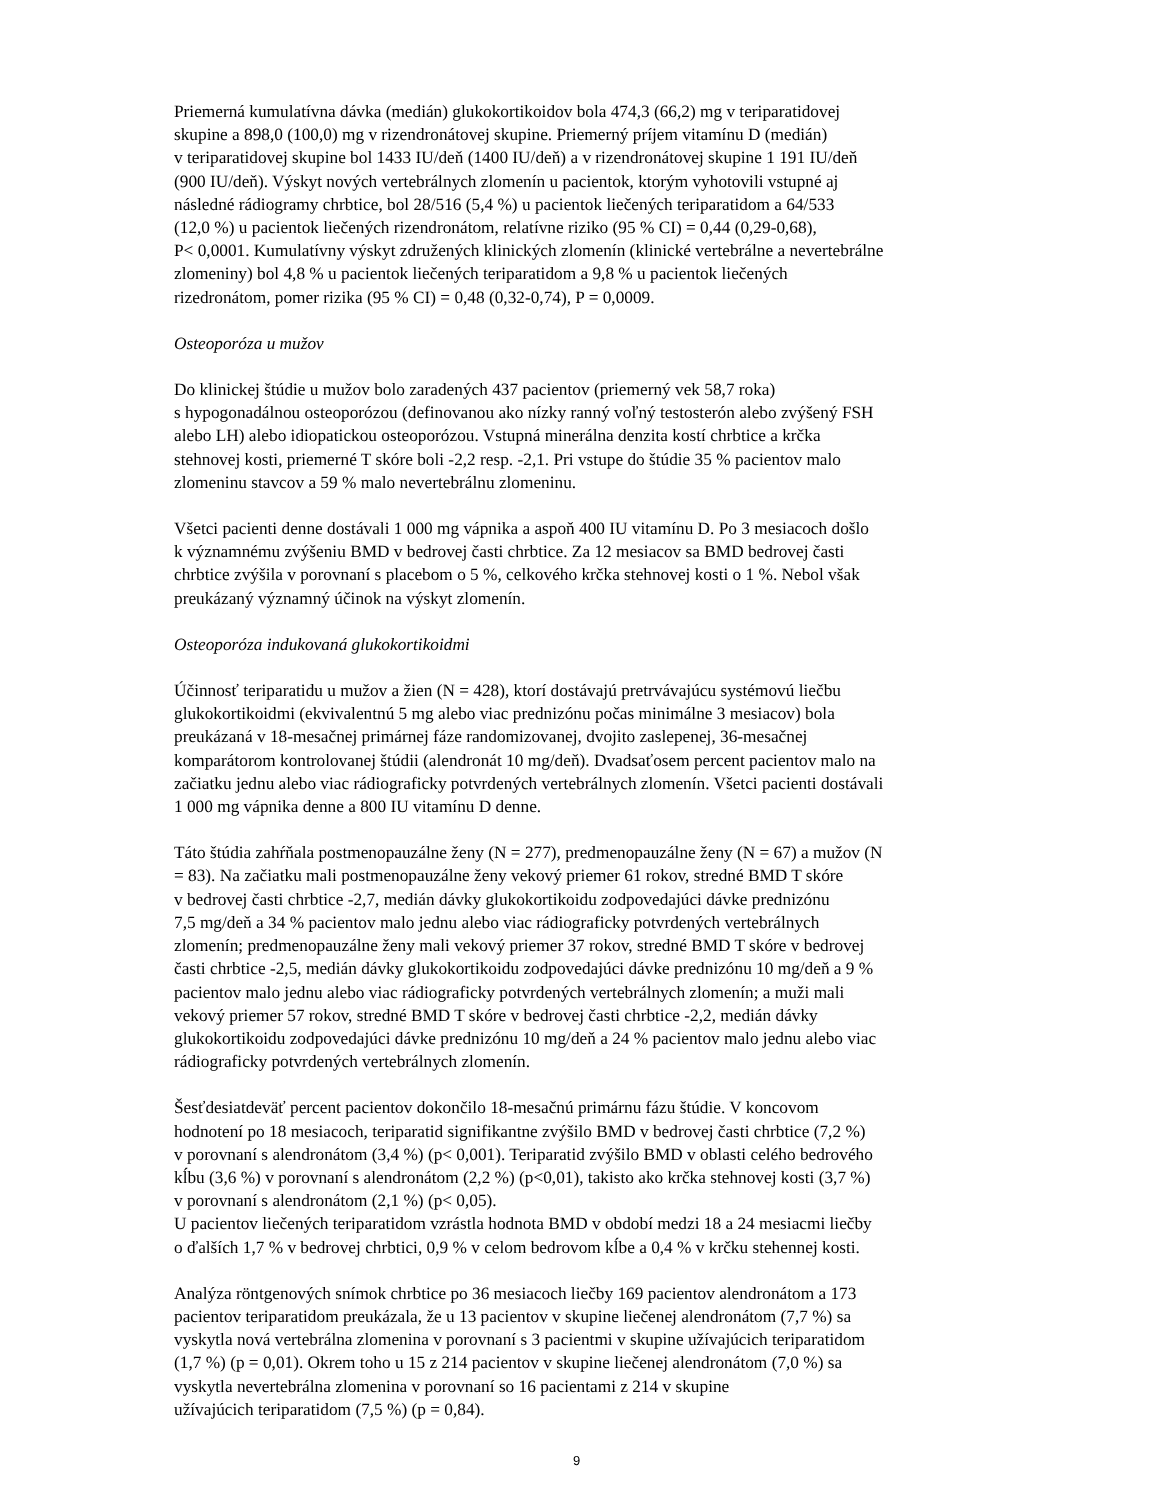Priemerná kumulatívna dávka (medián) glukokortikoidov bola 474,3 (66,2) mg v teriparatidovej
skupine a 898,0 (100,0) mg v rizendronátovej skupine. Priemerný príjem vitamínu D (medián)
v teriparatidovej skupine bol 1433 IU/deň (1400 IU/deň) a v rizendronátovej skupine 1 191 IU/deň
(900 IU/deň). Výskyt nových vertebrálnych zlomenín u pacientok, ktorým vyhotovili vstupné aj
následné rádiogramy chrbtice, bol 28/516 (5,4 %) u pacientok liečených teriparatidom a 64/533
(12,0 %) u pacientok liečených rizendronátom, relatívne riziko (95 % CI) = 0,44 (0,29-0,68),
P< 0,0001. Kumulatívny výskyt združených klinických zlomenín (klinické vertebrálne a nevertebrálne
zlomeniny) bol 4,8 % u pacientok liečených teriparatidom a 9,8 % u pacientok liečených
rizedronátom, pomer rizika (95 % CI) = 0,48 (0,32-0,74), P = 0,0009.
Osteoporóza u mužov
Do klinickej štúdie u mužov bolo zaradených 437 pacientov (priemerný vek 58,7 roka)
s hypogonadálnou osteoporózou (definovanou ako nízky ranný voľný testosterón alebo zvýšený FSH
alebo LH) alebo idiopatickou osteoporózou. Vstupná minerálna denzita kostí chrbtice a krčka
stehnovej kosti, priemerné T skóre boli -2,2 resp. -2,1. Pri vstupe do štúdie 35 % pacientov malo
zlomeninu stavcov a 59 % malo nevertebrálnu zlomeninu.
Všetci pacienti denne dostávali 1 000 mg vápnika a aspoň 400 IU vitamínu D. Po 3 mesiacoch došlo
k významnému zvýšeniu BMD v bedrovej časti chrbtice. Za 12 mesiacov sa BMD bedrovej časti
chrbtice zvýšila v porovnaní s placebom o 5 %, celkového krčka stehnovej kosti o 1 %. Nebol však
preukázaný významný účinok na výskyt zlomenín.
Osteoporóza indukovaná glukokortikoidmi
Účinnosť teriparatidu u mužov a žien (N = 428), ktorí dostávajú pretrvávajúcu systémovú liečbu
glukokortikoidmi (ekvivalentnú 5 mg alebo viac prednizónu počas minimálne 3 mesiacov) bola
preukázaná v 18-mesačnej primárnej fáze randomizovanej, dvojito zaslepenej, 36-mesačnej
komparátorom kontrolovanej štúdii (alendronát 10 mg/deň). Dvadsaťosem percent pacientov malo na
začiatku jednu alebo viac rádiograficky potvrdených vertebrálnych zlomenín. Všetci pacienti dostávali
1 000 mg vápnika denne a 800 IU vitamínu D denne.
Táto štúdia zahŕňala postmenopauzálne ženy (N = 277), predmenopauzálne ženy (N = 67) a mužov (N
= 83). Na začiatku mali postmenopauzálne ženy vekový priemer 61 rokov, stredné BMD T skóre
v bedrovej časti chrbtice -2,7, medián dávky glukokortikoidu zodpovedajúci dávke prednizónu
7,5 mg/deň a 34 % pacientov malo jednu alebo viac rádiograficky potvrdených vertebrálnych
zlomenín; predmenopauzálne ženy mali vekový priemer 37 rokov, stredné BMD T skóre v bedrovej
časti chrbtice -2,5, medián dávky glukokortikoidu zodpovedajúci dávke prednizónu 10 mg/deň a 9 %
pacientov malo jednu alebo viac rádiograficky potvrdených vertebrálnych zlomenín; a muži mali
vekový priemer 57 rokov, stredné BMD T skóre v bedrovej časti chrbtice -2,2, medián dávky
glukokortikoidu zodpovedajúci dávke prednizónu 10 mg/deň a 24 % pacientov malo jednu alebo viac
rádiograficky potvrdených vertebrálnych zlomenín.
Šesťdesiatdeväť percent pacientov dokončilo 18-mesačnú primárnu fázu štúdie. V koncovom
hodnotení po 18 mesiacoch, teriparatid signifikantne zvýšilo BMD v bedrovej časti chrbtice (7,2 %)
v porovnaní s alendronátom (3,4 %) (p< 0,001). Teriparatid zvýšilo BMD v oblasti celého bedrového
kĺbu (3,6 %) v porovnaní s alendronátom (2,2 %) (p<0,01), takisto ako krčka stehnovej kosti (3,7 %)
v porovnaní s alendronátom (2,1 %) (p< 0,05).
U pacientov liečených teriparatidom vzrástla hodnota BMD v období medzi 18 a 24 mesiacmi liečby
o ďalších 1,7 % v bedrovej chrbtici, 0,9 % v celom bedrovom kĺbe a 0,4 % v krčku stehennej kosti.
Analýza röntgenových snímok chrbtice po 36 mesiacoch liečby 169 pacientov alendronátom a 173
pacientov teriparatidom preukázala, že u 13 pacientov v skupine liečenej alendronátom (7,7 %) sa
vyskytla nová vertebrálna zlomenina v porovnaní s 3 pacientmi v skupine užívajúcich teriparatidom
(1,7 %) (p = 0,01). Okrem toho u 15 z 214 pacientov v skupine liečenej alendronátom (7,0 %) sa
vyskytla nevertebrálna zlomenina v porovnaní so 16 pacientami z 214 v skupine
užívajúcich teriparatidom (7,5 %) (p = 0,84).
9